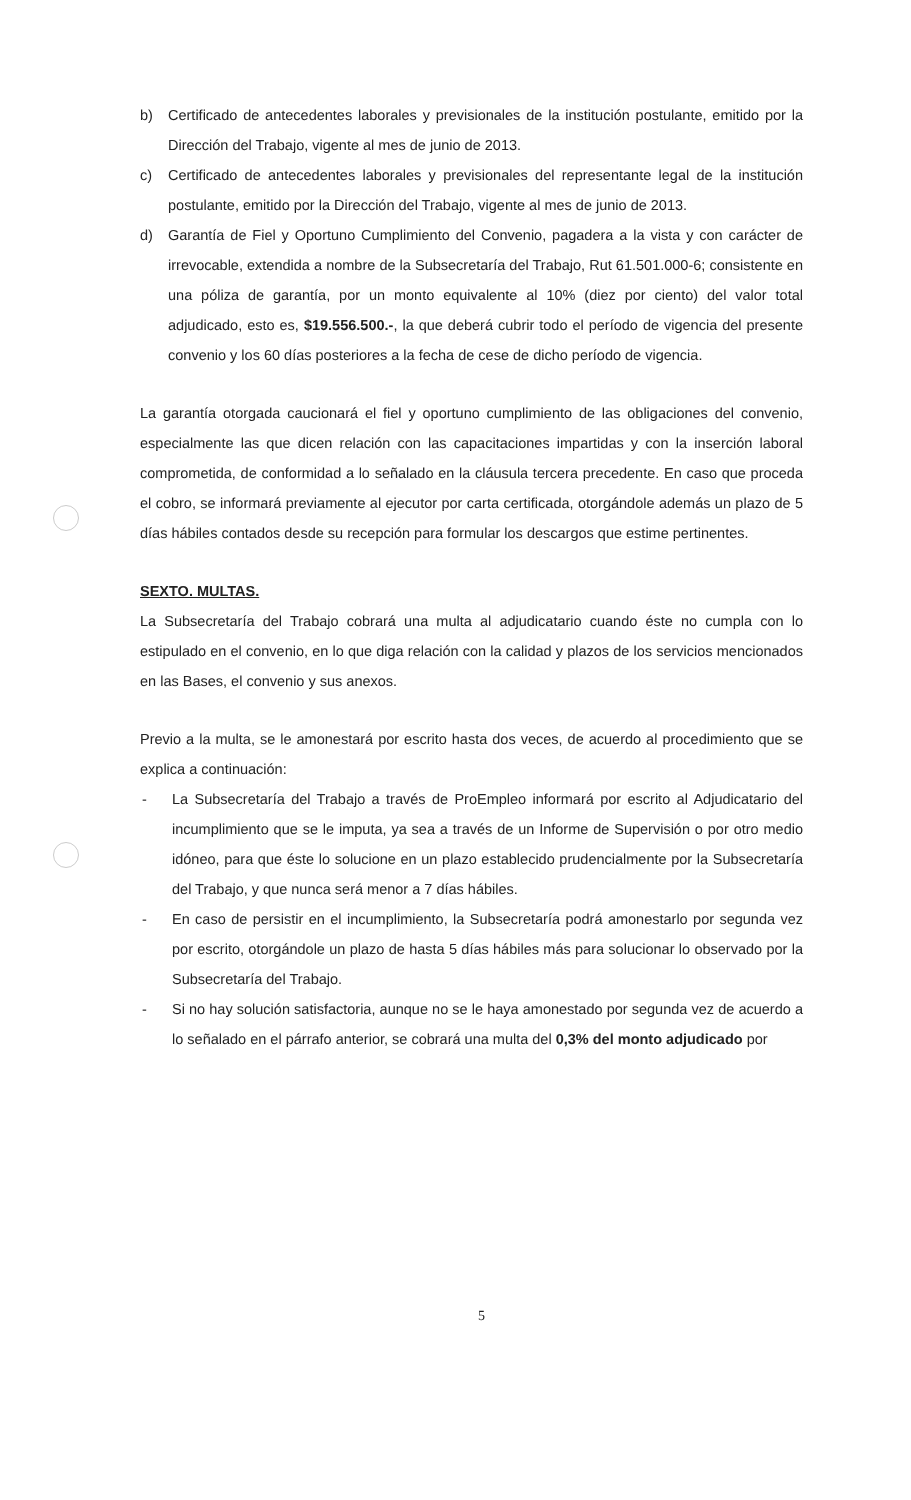b) Certificado de antecedentes laborales y previsionales de la institución postulante, emitido por la Dirección del Trabajo, vigente al mes de junio de 2013.
c) Certificado de antecedentes laborales y previsionales del representante legal de la institución postulante, emitido por la Dirección del Trabajo, vigente al mes de junio de 2013.
d) Garantía de Fiel y Oportuno Cumplimiento del Convenio, pagadera a la vista y con carácter de irrevocable, extendida a nombre de la Subsecretaría del Trabajo, Rut 61.501.000-6; consistente en una póliza de garantía, por un monto equivalente al 10% (diez por ciento) del valor total adjudicado, esto es, $19.556.500.-, la que deberá cubrir todo el período de vigencia del presente convenio y los 60 días posteriores a la fecha de cese de dicho período de vigencia.
La garantía otorgada caucionará el fiel y oportuno cumplimiento de las obligaciones del convenio, especialmente las que dicen relación con las capacitaciones impartidas y con la inserción laboral comprometida, de conformidad a lo señalado en la cláusula tercera precedente. En caso que proceda el cobro, se informará previamente al ejecutor por carta certificada, otorgándole además un plazo de 5 días hábiles contados desde su recepción para formular los descargos que estime pertinentes.
SEXTO. MULTAS.
La Subsecretaría del Trabajo cobrará una multa al adjudicatario cuando éste no cumpla con lo estipulado en el convenio, en lo que diga relación con la calidad y plazos de los servicios mencionados en las Bases, el convenio y sus anexos.
Previo a la multa, se le amonestará por escrito hasta dos veces, de acuerdo al procedimiento que se explica a continuación:
- La Subsecretaría del Trabajo a través de ProEmpleo informará por escrito al Adjudicatario del incumplimiento que se le imputa, ya sea a través de un Informe de Supervisión o por otro medio idóneo, para que éste lo solucione en un plazo establecido prudencialmente por la Subsecretaría del Trabajo, y que nunca será menor a 7 días hábiles.
- En caso de persistir en el incumplimiento, la Subsecretaría podrá amonestarlo por segunda vez por escrito, otorgándole un plazo de hasta 5 días hábiles más para solucionar lo observado por la Subsecretaría del Trabajo.
- Si no hay solución satisfactoria, aunque no se le haya amonestado por segunda vez de acuerdo a lo señalado en el párrafo anterior, se cobrará una multa del 0,3% del monto adjudicado por
5